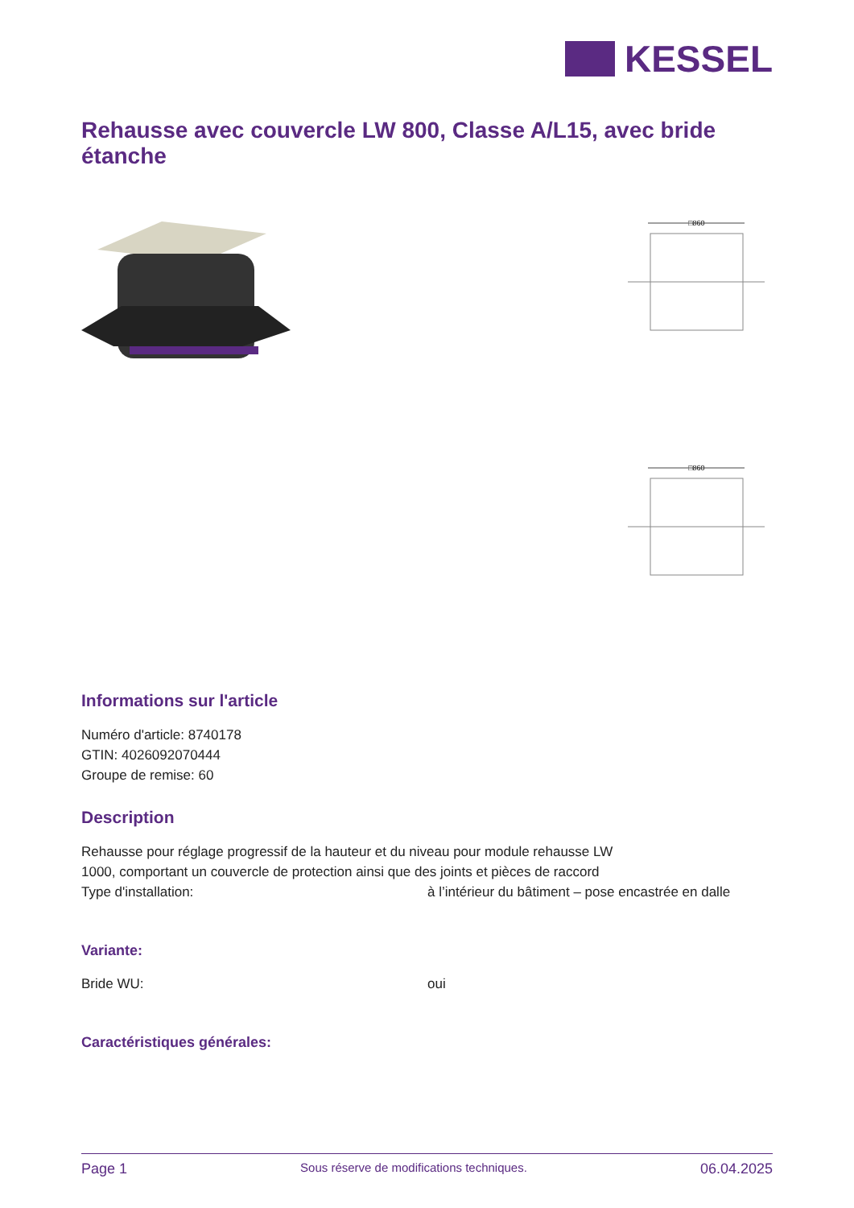KESSEL
Rehausse avec couvercle LW 800, Classe A/L15, avec bride étanche
□860
□860
Informations sur l'article
Numéro d'article: 8740178
GTIN: 4026092070444
Groupe de remise: 60
Description
Rehausse pour réglage progressif de la hauteur et du niveau pour module rehausse LW 1000, comportant un couvercle de protection ainsi que des joints et pièces de raccord
Type d'installation: à l’intérieur du bâtiment – pose encastrée en dalle
Variante:
Bride WU: oui
Caractéristiques générales:
Page 1 Sous réserve de modifications techniques. 06.04.2025